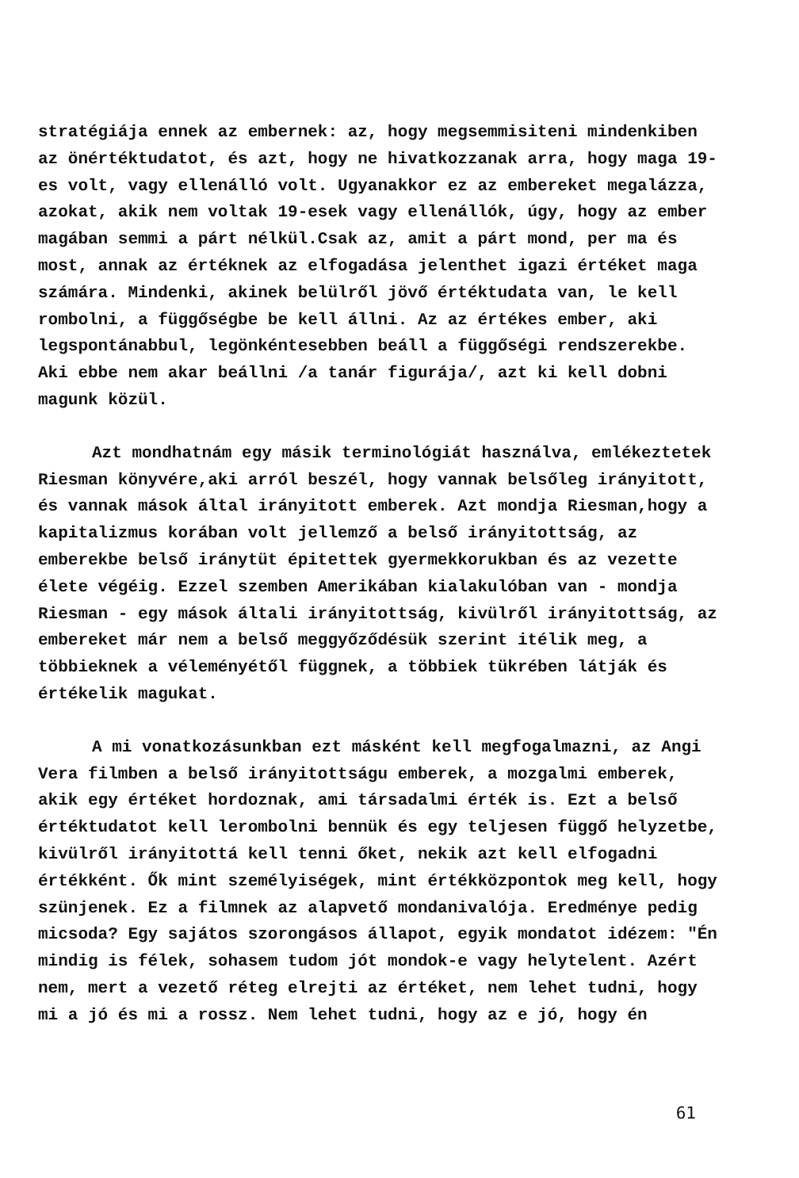stratégiája ennek az embernek: az, hogy megsemmisiteni mindenkiben az önértéktudatot, és azt, hogy ne hivatkozzanak arra, hogy maga 19-es volt, vagy ellenálló volt. Ugyanakkor ez az embereket megalázza, azokat, akik nem voltak 19-esek vagy ellenállók, úgy, hogy az ember magában semmi a párt nélkül.Csak az, amit a párt mond, per ma és most, annak az értéknek az elfogadása jelenthet igazi értéket maga számára. Mindenki, akinek belülről jövő értéktudata van, le kell rombolni, a függőségbe be kell állni. Az az értékes ember, aki legspontánabbul, legönkéntesebben beáll a függőségi rendszerekbe. Aki ebbe nem akar beállni /a tanár figurája/, azt ki kell dobni magunk közül.
Azt mondhatnám egy másik terminológiát használva, emlékeztetek Riesman könyvére,aki arról beszél, hogy vannak belsőleg irányitott, és vannak mások által irányitott emberek. Azt mondja Riesman,hogy a kapitalizmus korában volt jellemző a belső irányitottság, az emberekbe belső iránytüt épitettek gyermekkorukban és az vezette élete végéig. Ezzel szemben Amerikában kialakulóban van - mondja Riesman - egy mások általi irányitottság, kivülről irányitottság, az embereket már nem a belső meggyőződésük szerint itélik meg, a többieknek a véleményétől függnek, a többiek tükrében látják és értékelik magukat.
A mi vonatkozásunkban ezt másként kell megfogalmazni, az Angi Vera filmben a belső irányitottságu emberek, a mozgalmi emberek, akik egy értéket hordoznak, ami társadalmi érték is. Ezt a belső értéktudatot kell lerombolni bennük és egy teljesen függő helyzetbe, kivülről irányitottá kell tenni őket, nekik azt kell elfogadni értékként. Ők mint személyiségek, mint értékközpontok meg kell, hogy szünjenek. Ez a filmnek az alapvető mondanivalója. Eredménye pedig micsoda? Egy sajátos szorongásos állapot, egyik mondatot idézem: "Én mindig is félek, sohasem tudom jót mondok-e vagy helytelent. Azért nem, mert a vezető réteg elrejti az értéket, nem lehet tudni, hogy mi a jó és mi a rossz. Nem lehet tudni, hogy az e jó, hogy én
61